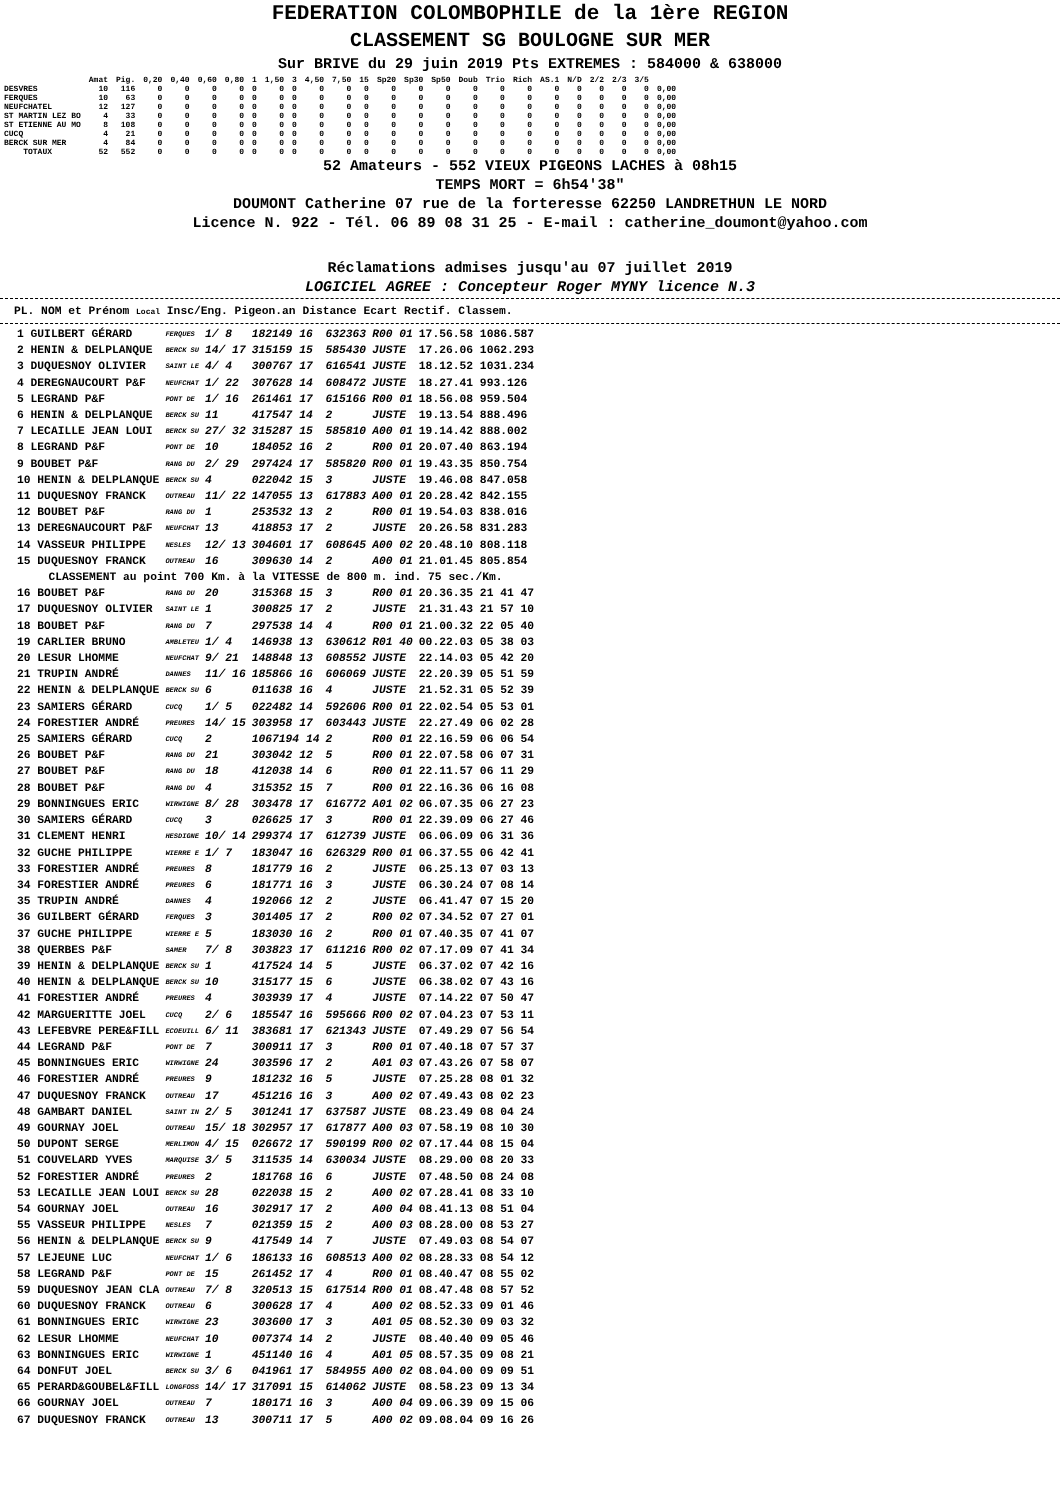FEDERATION COLOMBOPHILE de la 1ère REGION
CLASSEMENT SG BOULOGNE SUR MER
Sur BRIVE du 29 juin 2019 Pts EXTREMES : 584000 & 638000
| | Amat | Pig. | 0,20 | 0,40 | 0,60 | 0,80 | 1 | 1,50 | 3 | 4,50 | 7,50 | 15 | Sp20 | Sp30 | Sp50 | Doub | Trio | Rich | AS.1 | N/D | 2/2 | 2/3 | 3/5 | |
| --- | --- | --- | --- | --- | --- | --- | --- | --- | --- | --- | --- | --- | --- | --- | --- | --- | --- | --- | --- | --- | --- | --- | --- | --- |
| DESVRES | 10 | 116 | 0 | 0 | 0 | 0 | 0 | 0 | 0 | 0 | 0 | 0 | 0 | 0 | 0 | 0 | 0 | 0 | 0 | 0 | 0 | 0 | 0 | 0,00 |
| FERQUES | 10 | 63 | 0 | 0 | 0 | 0 | 0 | 0 | 0 | 0 | 0 | 0 | 0 | 0 | 0 | 0 | 0 | 0 | 0 | 0 | 0 | 0 | 0 | 0,00 |
| NEUFCHATEL | 12 | 127 | 0 | 0 | 0 | 0 | 0 | 0 | 0 | 0 | 0 | 0 | 0 | 0 | 0 | 0 | 0 | 0 | 0 | 0 | 0 | 0 | 0 | 0,00 |
| ST MARTIN LEZ BO | 4 | 33 | 0 | 0 | 0 | 0 | 0 | 0 | 0 | 0 | 0 | 0 | 0 | 0 | 0 | 0 | 0 | 0 | 0 | 0 | 0 | 0 | 0 | 0,00 |
| ST ETIENNE AU MO | 8 | 108 | 0 | 0 | 0 | 0 | 0 | 0 | 0 | 0 | 0 | 0 | 0 | 0 | 0 | 0 | 0 | 0 | 0 | 0 | 0 | 0 | 0 | 0,00 |
| CUCQ | 4 | 21 | 0 | 0 | 0 | 0 | 0 | 0 | 0 | 0 | 0 | 0 | 0 | 0 | 0 | 0 | 0 | 0 | 0 | 0 | 0 | 0 | 0 | 0,00 |
| BERCK SUR MER | 4 | 84 | 0 | 0 | 0 | 0 | 0 | 0 | 0 | 0 | 0 | 0 | 0 | 0 | 0 | 0 | 0 | 0 | 0 | 0 | 0 | 0 | 0 | 0,00 |
| TOTAUX | 52 | 552 | 0 | 0 | 0 | 0 | 0 | 0 | 0 | 0 | 0 | 0 | 0 | 0 | 0 | 0 | 0 | 0 | 0 | 0 | 0 | 0 | 0 | 0,00 |
52 Amateurs - 552 VIEUX PIGEONS LACHES à 08h15
TEMPS MORT = 6h54'38"
DOUMONT Catherine 07 rue de la forteresse 62250 LANDRETHUN LE NORD
Licence N. 922 - Tél. 06 89 08 31 25 - E-mail : catherine_doumont@yahoo.com
Réclamations admises jusqu'au 07 juillet 2019
LOGICIEL AGREE : Concepteur Roger MYNY licence N.3
PL. NOM et Prénom Local Insc/Eng. Pigeon.an Distance Ecart Rectif. Classem.
| 1 GUILBERT GÉRARD | FERQUES | 1/ 8 | 182149 16 | 632363 | R00 01 | 17.56.58 1086.587 |
| 2 HENIN & DELPLANQUE | BERCK SU | 14/ 17 | 315159 15 | 585430 | JUSTE | 17.26.06 1062.293 |
| 3 DUQUESNOY OLIVIER | SAINT LE | 4/ 4 | 300767 17 | 616541 | JUSTE | 18.12.52 1031.234 |
| 4 DEREGNAUCOURT P&F | NEUFCHAT | 1/ 22 | 307628 14 | 608472 | JUSTE | 18.27.41 993.126 |
| 5 LEGRAND P&F | PONT DE | 1/ 16 | 261461 17 | 615166 | R00 01 | 18.56.08 959.504 |
| 6 HENIN & DELPLANQUE | BERCK SU | 11 | 417547 14 | 2 | JUSTE | 19.13.54 888.496 |
| 7 LECAILLE JEAN LOUI | BERCK SU | 27/ 32 | 315287 15 | 585810 | A00 01 | 19.14.42 888.002 |
| 8 LEGRAND P&F | PONT DE | 10 | 184052 16 | 2 | R00 01 | 20.07.40 863.194 |
| 9 BOUBET P&F | RANG DU | 2/ 29 | 297424 17 | 585820 | R00 01 | 19.43.35 850.754 |
| 10 HENIN & DELPLANQUE | BERCK SU | 4 | 022042 15 | 3 | JUSTE | 19.46.08 847.058 |
| 11 DUQUESNOY FRANCK | OUTREAU | 11/ 22 | 147055 13 | 617883 | A00 01 | 20.28.42 842.155 |
| 12 BOUBET P&F | RANG DU | 1 | 253532 13 | 2 | R00 01 | 19.54.03 838.016 |
| 13 DEREGNAUCOURT P&F | NEUFCHAT | 13 | 418853 17 | 2 | JUSTE | 20.26.58 831.283 |
| 14 VASSEUR PHILIPPE | NESLES | 12/ 13 | 304601 17 | 608645 | A00 02 | 20.48.10 808.118 |
| 15 DUQUESNOY FRANCK | OUTREAU | 16 | 309630 14 | 2 | A00 01 | 21.01.45 805.854 |
| CLASSEMENT au point 700 Km. à la VITESSE de 800 m. ind. 75 sec./Km. | | | | | | |
| 16 BOUBET P&F | RANG DU | 20 | 315368 15 | 3 | R00 01 | 20.36.35 21 41 47 |
| 17 DUQUESNOY OLIVIER | SAINT LE | 1 | 300825 17 | 2 | JUSTE | 21.31.43 21 57 10 |
| 18 BOUBET P&F | RANG DU | 7 | 297538 14 | 4 | R00 01 | 21.00.32 22 05 40 |
| 19 CARLIER BRUNO | AMBLETEU | 1/ 4 | 146938 13 | 630612 | R01 40 | 00.22.03 05 38 03 |
| 20 LESUR LHOMME | NEUFCHAT | 9/ 21 | 148848 13 | 608552 | JUSTE | 22.14.03 05 42 20 |
| 21 TRUPIN ANDRÉ | DANNES | 11/ 16 | 185866 16 | 606069 | JUSTE | 22.20.39 05 51 59 |
| 22 HENIN & DELPLANQUE | BERCK SU | 6 | 011638 16 | 4 | JUSTE | 21.52.31 05 52 39 |
| 23 SAMIERS GÉRARD | CUCQ | 1/ 5 | 022482 14 | 592606 | R00 01 | 22.02.54 05 53 01 |
| 24 FORESTIER ANDRÉ | PREURES | 14/ 15 | 303958 17 | 603443 | JUSTE | 22.27.49 06 02 28 |
| 25 SAMIERS GÉRARD | CUCQ | 2 | 1067194 14 | 2 | R00 01 | 22.16.59 06 06 54 |
| 26 BOUBET P&F | RANG DU | 21 | 303042 12 | 5 | R00 01 | 22.07.58 06 07 31 |
| 27 BOUBET P&F | RANG DU | 18 | 412038 14 | 6 | R00 01 | 22.11.57 06 11 29 |
| 28 BOUBET P&F | RANG DU | 4 | 315352 15 | 7 | R00 01 | 22.16.36 06 16 08 |
| 29 BONNINGUES ERIC | WIRWIGNE | 8/ 28 | 303478 17 | 616772 | A01 02 | 06.07.35 06 27 23 |
| 30 SAMIERS GÉRARD | CUCQ | 3 | 026625 17 | 3 | R00 01 | 22.39.09 06 27 46 |
| 31 CLEMENT HENRI | HESDIGNE | 10/ 14 | 299374 17 | 612739 | JUSTE | 06.06.09 06 31 36 |
| 32 GUCHE PHILIPPE | WIERRE E | 1/ 7 | 183047 16 | 626329 | R00 01 | 06.37.55 06 42 41 |
| 33 FORESTIER ANDRÉ | PREURES | 8 | 181779 16 | 2 | JUSTE | 06.25.13 07 03 13 |
| 34 FORESTIER ANDRÉ | PREURES | 6 | 181771 16 | 3 | JUSTE | 06.30.24 07 08 14 |
| 35 TRUPIN ANDRÉ | DANNES | 4 | 192066 12 | 2 | JUSTE | 06.41.47 07 15 20 |
| 36 GUILBERT GÉRARD | FERQUES | 3 | 301405 17 | 2 | R00 02 | 07.34.52 07 27 01 |
| 37 GUCHE PHILIPPE | WIERRE E | 5 | 183030 16 | 2 | R00 01 | 07.40.35 07 41 07 |
| 38 QUERBES P&F | SAMER | 7/ 8 | 303823 17 | 611216 | R00 02 | 07.17.09 07 41 34 |
| 39 HENIN & DELPLANQUE | BERCK SU | 1 | 417524 14 | 5 | JUSTE | 06.37.02 07 42 16 |
| 40 HENIN & DELPLANQUE | BERCK SU | 10 | 315177 15 | 6 | JUSTE | 06.38.02 07 43 16 |
| 41 FORESTIER ANDRÉ | PREURES | 4 | 303939 17 | 4 | JUSTE | 07.14.22 07 50 47 |
| 42 MARGUERITTE JOEL | CUCQ | 2/ 6 | 185547 16 | 595666 | R00 02 | 07.04.23 07 53 11 |
| 43 LEFEBVRE PERE&FILL | ECOEUILL | 6/ 11 | 383681 17 | 621343 | JUSTE | 07.49.29 07 56 54 |
| 44 LEGRAND P&F | PONT DE | 7 | 300911 17 | 3 | R00 01 | 07.40.18 07 57 37 |
| 45 BONNINGUES ERIC | WIRWIGNE | 24 | 303596 17 | 2 | A01 03 | 07.43.26 07 58 07 |
| 46 FORESTIER ANDRÉ | PREURES | 9 | 181232 16 | 5 | JUSTE | 07.25.28 08 01 32 |
| 47 DUQUESNOY FRANCK | OUTREAU | 17 | 451216 16 | 3 | A00 02 | 07.49.43 08 02 23 |
| 48 GAMBART DANIEL | SAINT IN | 2/ 5 | 301241 17 | 637587 | JUSTE | 08.23.49 08 04 24 |
| 49 GOURNAY JOEL | OUTREAU | 15/ 18 | 302957 17 | 617877 | A00 03 | 07.58.19 08 10 30 |
| 50 DUPONT SERGE | MERLIMON | 4/ 15 | 026672 17 | 590199 | R00 02 | 07.17.44 08 15 04 |
| 51 COUVELARD YVES | MARQUISE | 3/ 5 | 311535 14 | 630034 | JUSTE | 08.29.00 08 20 33 |
| 52 FORESTIER ANDRÉ | PREURES | 2 | 181768 16 | 6 | JUSTE | 07.48.50 08 24 08 |
| 53 LECAILLE JEAN LOUI | BERCK SU | 28 | 022038 15 | 2 | A00 02 | 07.28.41 08 33 10 |
| 54 GOURNAY JOEL | OUTREAU | 16 | 302917 17 | 2 | A00 04 | 08.41.13 08 51 04 |
| 55 VASSEUR PHILIPPE | NESLES | 7 | 021359 15 | 2 | A00 03 | 08.28.00 08 53 27 |
| 56 HENIN & DELPLANQUE | BERCK SU | 9 | 417549 14 | 7 | JUSTE | 07.49.03 08 54 07 |
| 57 LEJEUNE LUC | NEUFCHAT | 1/ 6 | 186133 16 | 608513 | A00 02 | 08.28.33 08 54 12 |
| 58 LEGRAND P&F | PONT DE | 15 | 261452 17 | 4 | R00 01 | 08.40.47 08 55 02 |
| 59 DUQUESNOY JEAN CLA | OUTREAU | 7/ 8 | 320513 15 | 617514 | R00 01 | 08.47.48 08 57 52 |
| 60 DUQUESNOY FRANCK | OUTREAU | 6 | 300628 17 | 4 | A00 02 | 08.52.33 09 01 46 |
| 61 BONNINGUES ERIC | WIRWIGNE | 23 | 303600 17 | 3 | A01 05 | 08.52.30 09 03 32 |
| 62 LESUR LHOMME | NEUFCHAT | 10 | 007374 14 | 2 | JUSTE | 08.40.40 09 05 46 |
| 63 BONNINGUES ERIC | WIRWIGNE | 1 | 451140 16 | 4 | A01 05 | 08.57.35 09 08 21 |
| 64 DONFUT JOEL | BERCK SU | 3/ 6 | 041961 17 | 584955 | A00 02 | 08.04.00 09 09 51 |
| 65 PERARD&GOUBEL&FILL | LONGFOSS | 14/ 17 | 317091 15 | 614062 | JUSTE | 08.58.23 09 13 34 |
| 66 GOURNAY JOEL | OUTREAU | 7 | 180171 16 | 3 | A00 04 | 09.06.39 09 15 06 |
| 67 DUQUESNOY FRANCK | OUTREAU | 13 | 300711 17 | 5 | A00 02 | 09.08.04 09 16 26 |